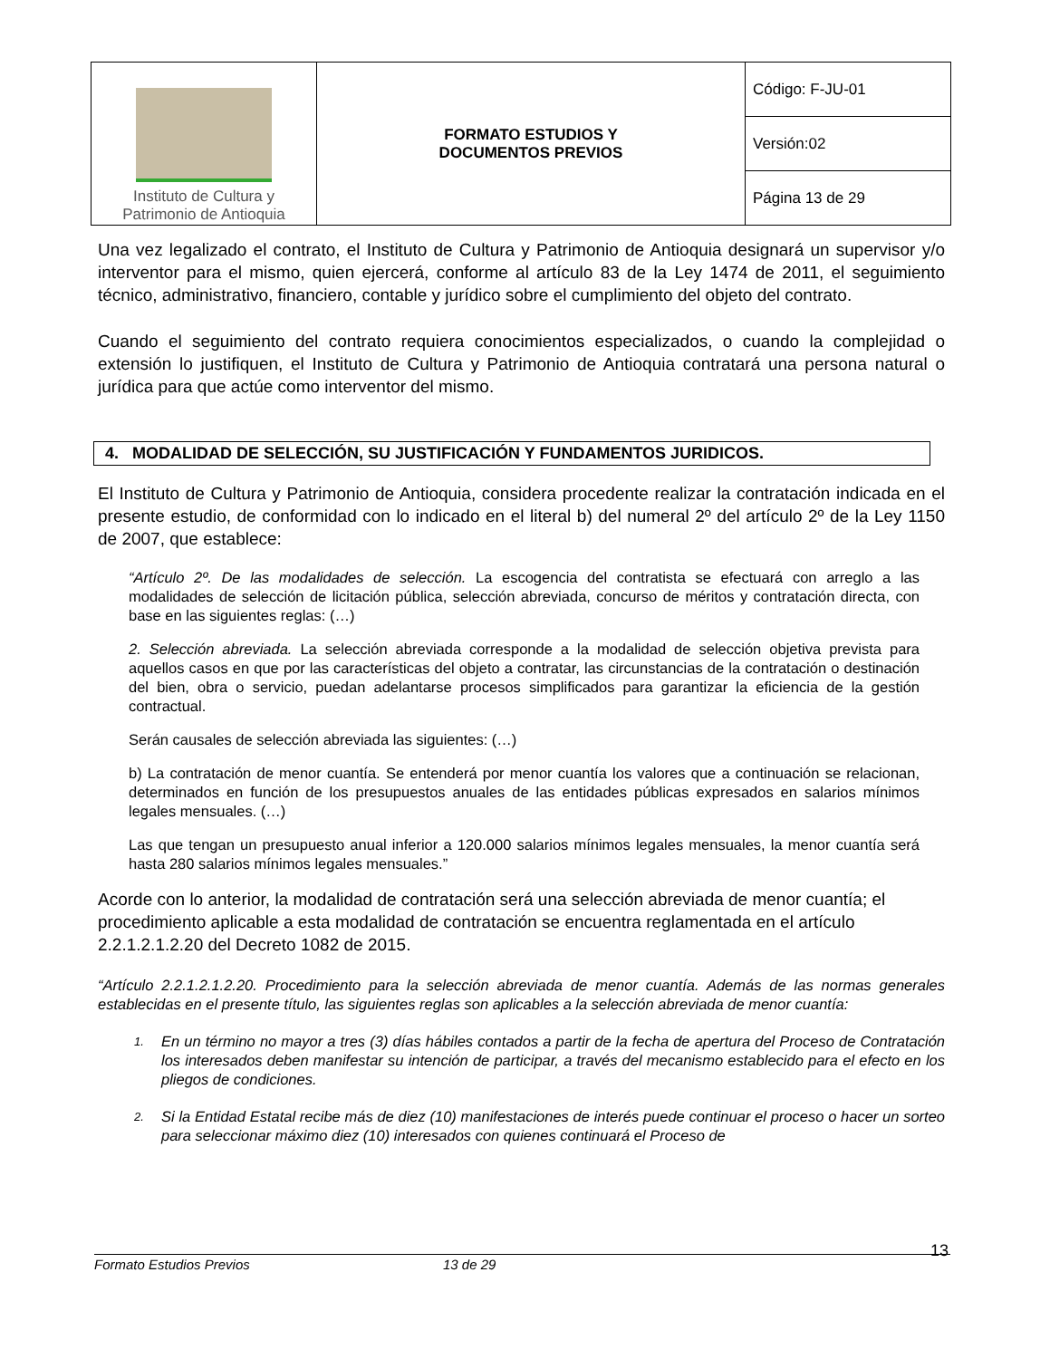| Instituto de Cultura y Patrimonio de Antioquia | FORMATO ESTUDIOS Y DOCUMENTOS PREVIOS | Código: F-JU-01 |
| | | Versión:02 |
| | | Página 13 de 29 |
Una vez legalizado el contrato, el Instituto de Cultura y Patrimonio de Antioquia designará un supervisor y/o interventor para el mismo, quien ejercerá, conforme al artículo 83 de la Ley 1474 de 2011, el seguimiento técnico, administrativo, financiero, contable y jurídico sobre el cumplimiento del objeto del contrato.
Cuando el seguimiento del contrato requiera conocimientos especializados, o cuando la complejidad o extensión lo justifiquen, el Instituto de Cultura y Patrimonio de Antioquia contratará una persona natural o jurídica para que actúe como interventor del mismo.
4. MODALIDAD DE SELECCIÓN, SU JUSTIFICACIÓN Y FUNDAMENTOS JURIDICOS.
El Instituto de Cultura y Patrimonio de Antioquia, considera procedente realizar la contratación indicada en el presente estudio, de conformidad con lo indicado en el literal b) del numeral 2º del artículo 2º de la Ley 1150 de 2007, que establece:
“Artículo 2º. De las modalidades de selección. La escogencia del contratista se efectuará con arreglo a las modalidades de selección de licitación pública, selección abreviada, concurso de méritos y contratación directa, con base en las siguientes reglas: (…)
2. Selección abreviada. La selección abreviada corresponde a la modalidad de selección objetiva prevista para aquellos casos en que por las características del objeto a contratar, las circunstancias de la contratación o destinación del bien, obra o servicio, puedan adelantarse procesos simplificados para garantizar la eficiencia de la gestión contractual.
Serán causales de selección abreviada las siguientes: (…)
b) La contratación de menor cuantía. Se entenderá por menor cuantía los valores que a continuación se relacionan, determinados en función de los presupuestos anuales de las entidades públicas expresados en salarios mínimos legales mensuales. (…)
Las que tengan un presupuesto anual inferior a 120.000 salarios mínimos legales mensuales, la menor cuantía será hasta 280 salarios mínimos legales mensuales.”
Acorde con lo anterior, la modalidad de contratación será una selección abreviada de menor cuantía; el procedimiento aplicable a esta modalidad de contratación se encuentra reglamentada en el artículo 2.2.1.2.1.2.20 del Decreto 1082 de 2015.
“Artículo 2.2.1.2.1.2.20. Procedimiento para la selección abreviada de menor cuantía. Además de las normas generales establecidas en el presente título, las siguientes reglas son aplicables a la selección abreviada de menor cuantía:
1.
En un término no mayor a tres (3) días hábiles contados a partir de la fecha de apertura del Proceso de Contratación los interesados deben manifestar su intención de participar, a través del mecanismo establecido para el efecto en los pliegos de condiciones.
2.
Si la Entidad Estatal recibe más de diez (10) manifestaciones de interés puede continuar el proceso o hacer un sorteo para seleccionar máximo diez (10) interesados con quienes continuará el Proceso de
13
Formato Estudios Previos 13 de 29